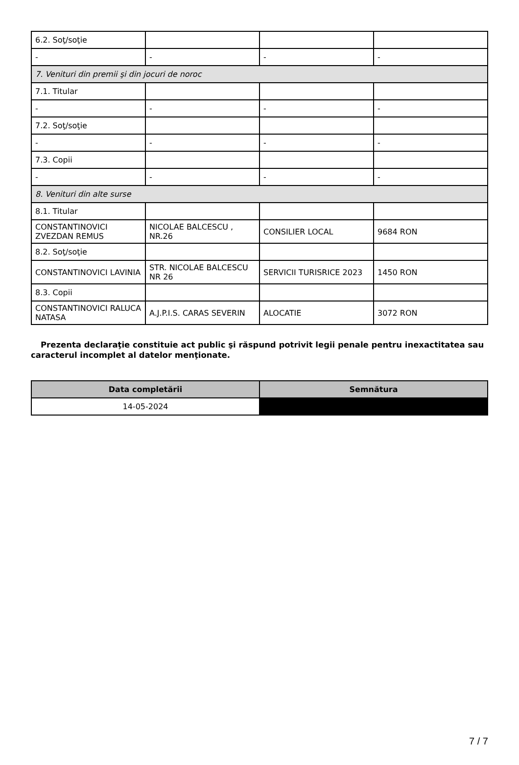| 6.2. Soţ/soţie | | | |
| - | - | - | - |
| 7. Venituri din premii şi din jocuri de noroc | | | |
| 7.1. Titular | | | |
| - | - | - | - |
| 7.2. Soţ/soţie | | | |
| - | - | - | - |
| 7.3. Copii | | | |
| - | - | - | - |
| 8. Venituri din alte surse | | | |
| 8.1. Titular | | | |
| CONSTANTINOVICI ZVEZDAN REMUS | NICOLAE BALCESCU , NR.26 | CONSILIER LOCAL | 9684 RON |
| 8.2. Soţ/soţie | | | |
| CONSTANTINOVICI LAVINIA | STR. NICOLAE BALCESCU NR 26 | SERVICII TURISRICE 2023 | 1450 RON |
| 8.3. Copii | | | |
| CONSTANTINOVICI RALUCA NATASA | A.J.P.I.S. CARAS SEVERIN | ALOCATIE | 3072 RON |
Prezenta declaraţie constituie act public şi răspund potrivit legii penale pentru inexactitatea sau caracterul incomplet al datelor menţionate.
| Data completării | Semnătura |
| --- | --- |
| 14-05-2024 | |
7 / 7